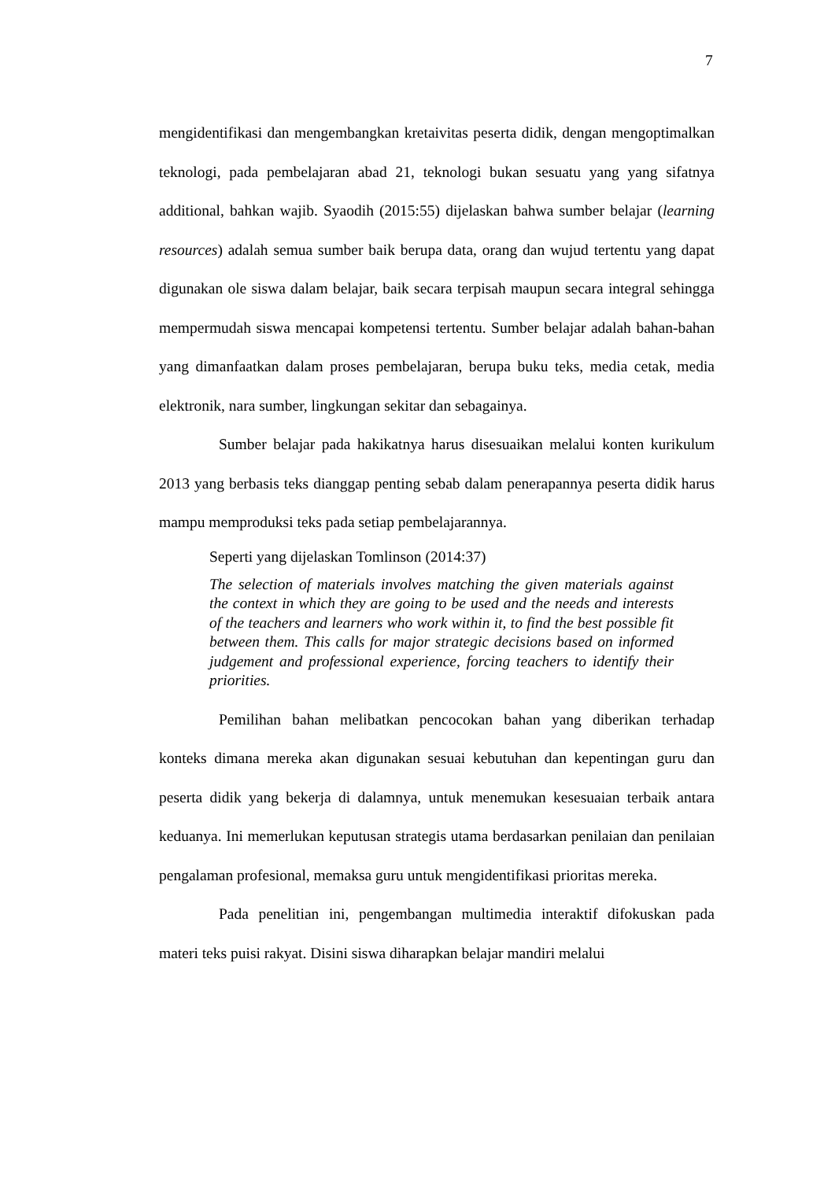7
mengidentifikasi dan mengembangkan kretaivitas peserta didik, dengan mengoptimalkan teknologi, pada pembelajaran abad 21, teknologi bukan sesuatu yang yang sifatnya additional, bahkan wajib. Syaodih (2015:55) dijelaskan bahwa sumber belajar (learning resources) adalah semua sumber baik berupa data, orang dan wujud tertentu yang dapat digunakan ole siswa dalam belajar, baik secara terpisah maupun secara integral sehingga mempermudah siswa mencapai kompetensi tertentu. Sumber belajar adalah bahan-bahan yang dimanfaatkan dalam proses pembelajaran, berupa buku teks, media cetak, media elektronik, nara sumber, lingkungan sekitar dan sebagainya.
Sumber belajar pada hakikatnya harus disesuaikan melalui konten kurikulum 2013 yang berbasis teks dianggap penting sebab dalam penerapannya peserta didik harus mampu memproduksi teks pada setiap pembelajarannya.
Seperti yang dijelaskan Tomlinson (2014:37)
The selection of materials involves matching the given materials against the context in which they are going to be used and the needs and interests of the teachers and learners who work within it, to find the best possible fit between them. This calls for major strategic decisions based on informed judgement and professional experience, forcing teachers to identify their priorities.
Pemilihan bahan melibatkan pencocokan bahan yang diberikan terhadap konteks dimana mereka akan digunakan sesuai kebutuhan dan kepentingan guru dan peserta didik yang bekerja di dalamnya, untuk menemukan kesesuaian terbaik antara keduanya. Ini memerlukan keputusan strategis utama berdasarkan penilaian dan penilaian pengalaman profesional, memaksa guru untuk mengidentifikasi prioritas mereka.
Pada penelitian ini, pengembangan multimedia interaktif difokuskan pada materi teks puisi rakyat. Disini siswa diharapkan belajar mandiri melalui